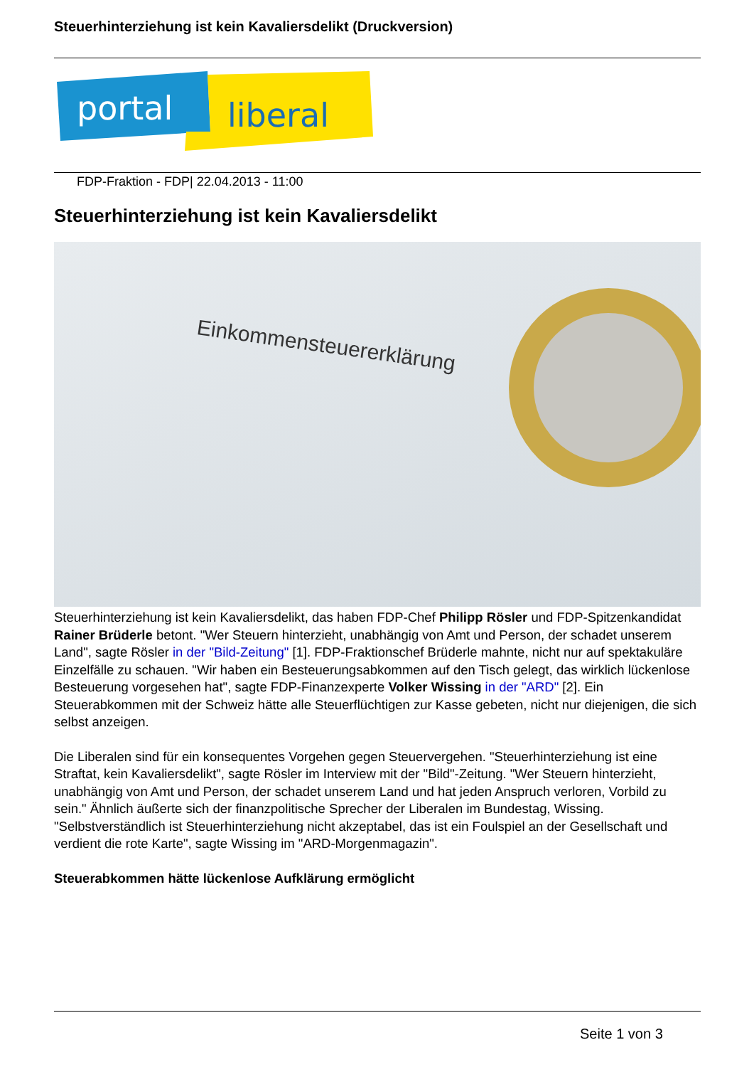Steuerhinterziehung ist kein Kavaliersdelikt (Druckversion)
portal
liberal
FDP-Fraktion - FDP| 22.04.2013 - 11:00
Steuerhinterziehung ist kein Kavaliersdelikt
Einkommensteuererklärung
Steuerhinterziehung ist kein Kavaliersdelikt, das haben FDP-Chef Philipp Rösler und FDP-Spitzenkandidat Rainer Brüderle betont. "Wer Steuern hinterzieht, unabhängig von Amt und Person, der schadet unserem Land", sagte Rösler in der "Bild-Zeitung" [1]. FDP-Fraktionschef Brüderle mahnte, nicht nur auf spektakuläre Einzelfälle zu schauen. "Wir haben ein Besteuerungsabkommen auf den Tisch gelegt, das wirklich lückenlose Besteuerung vorgesehen hat", sagte FDP-Finanzexperte Volker Wissing in der "ARD" [2]. Ein Steuerabkommen mit der Schweiz hätte alle Steuerflüchtigen zur Kasse gebeten, nicht nur diejenigen, die sich selbst anzeigen.
Die Liberalen sind für ein konsequentes Vorgehen gegen Steuervergehen. "Steuerhinterziehung ist eine Straftat, kein Kavaliersdelikt", sagte Rösler im Interview mit der "Bild"-Zeitung. "Wer Steuern hinterzieht, unabhängig von Amt und Person, der schadet unserem Land und hat jeden Anspruch verloren, Vorbild zu sein." Ähnlich äußerte sich der finanzpolitische Sprecher der Liberalen im Bundestag, Wissing. "Selbstverständlich ist Steuerhinterziehung nicht akzeptabel, das ist ein Foulspiel an der Gesellschaft und verdient die rote Karte", sagte Wissing im "ARD-Morgenmagazin".
Steuerabkommen hätte lückenlose Aufklärung ermöglicht
Seite 1 von 3